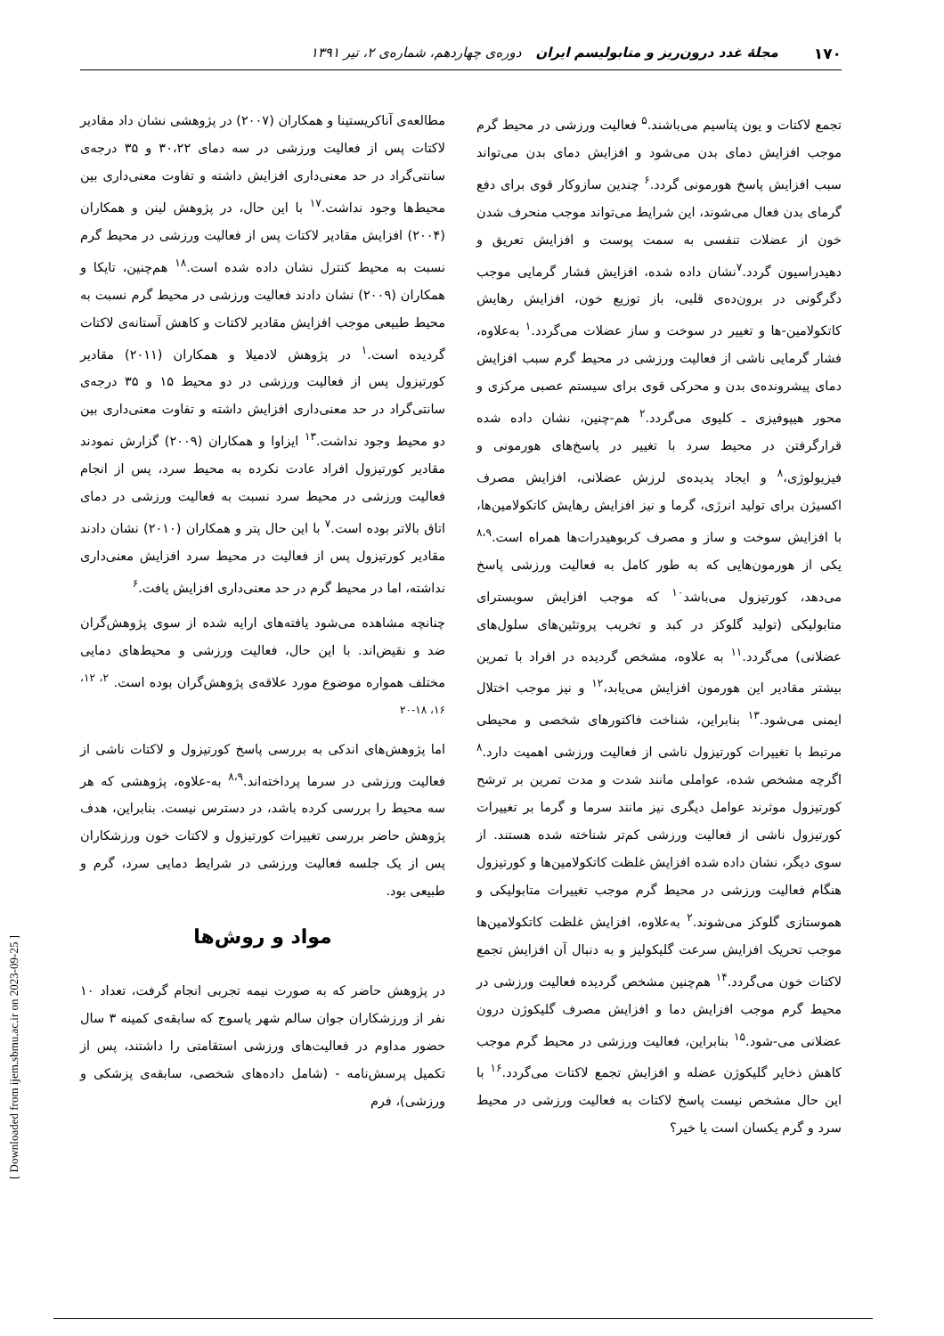۱۷۰ مجلهٔ غدد درون‌ریز و متابولیسم ایران دوره‌ی چهاردهم، شماره‌ی ۲، تیر ۱۳۹۱
تجمع لاکتات و یون پتاسیم می‌باشند.<sup>۵</sup> فعالیت ورزشی در محیط گرم موجب افزایش دمای بدن می‌شود و افزایش دمای بدن می‌تواند سبب افزایش پاسخ هورمونی گردد.<sup>۶</sup> چندین سازوکار قوی برای دفع گرمای بدن فعال می‌شوند، این شرایط می‌تواند موجب منحرف شدن خون از عضلات تنفسی به سمت پوست و افزایش تعریق و دهیدراسیون گردد.<sup>۷</sup>نشان داده شده، افزایش فشار گرمایی موجب دگرگونی در برون‌ده‌ی قلبی، باز توزیع خون، افزایش رهایش کاتکولامین-ها و تغییر در سوخت و ساز عضلات می‌گردد.<sup>۱</sup> به‌علاوه، فشار گرمایی ناشی از فعالیت ورزشی در محیط گرم سبب افزایش دمای پیشرونده‌ی بدن و محرکی قوی برای سیستم عصبی مرکزی و محور هیپوفیزی ـ کلیوی می‌گردد.<sup>۲</sup> هم-چنین، نشان داده شده قرارگرفتن در محیط سرد با تغییر در پاسخ‌های هورمونی و فیزیولوژی،<sup>۸</sup> و ایجاد پدیده‌ی لرزش عضلانی، افزایش مصرف اکسیژن برای تولید انرژی، گرما و نیز افزایش رهایش کاتکولامین‌ها، با افزایش سوخت و ساز و مصرف کربوهیدرات‌ها همراه است.<sup>۸،۹</sup> یکی از هورمون‌هایی که به طور کامل به فعالیت ورزشی پاسخ می‌دهد، کورتیزول می‌باشد<sup>۱۰</sup> که موجب افزایش سوبسترای متابولیکی (تولید گلوکز در کبد و تخریب پروتئین‌های سلول‌های عضلانی) می‌گردد.<sup>۱۱</sup> به علاوه، مشخص گردیده در افراد با تمرین بیشتر مقادیر این هورمون افزایش می‌یابد،<sup>۱۲</sup> و نیز موجب اختلال ایمنی می‌شود.<sup>۱۳</sup> بنابراین، شناخت فاکتورهای شخصی و محیطی مرتبط با تغییرات کورتیزول ناشی از فعالیت ورزشی اهمیت دارد.<sup>۸</sup> اگرچه مشخص شده، عواملی مانند شدت و مدت تمرین بر ترشح کورتیزول موثرند عوامل دیگری نیز مانند سرما و گرما بر تغییرات کورتیزول ناشی از فعالیت ورزشی کم‌تر شناخته شده هستند. از سوی دیگر، نشان داده شده افزایش غلظت کاتکولامین‌ها و کورتیزول هنگام فعالیت ورزشی در محیط گرم موجب تغییرات متابولیکی و هموستازی گلوکز می‌شوند.<sup>۲</sup> به‌علاوه، افزایش غلظت کاتکولامین‌ها موجب تحریک افزایش سرعت گلیکولیز و به دنبال آن افزایش تجمع لاکتات خون می‌گردد.<sup>۱۴</sup> هم‌چنین مشخص گردیده فعالیت ورزشی در محیط گرم موجب افزایش دما و افزایش مصرف گلیکوژن درون عضلانی می-شود.<sup>۱۵</sup> بنابراین، فعالیت ورزشی در محیط گرم موجب کاهش ذخایر گلیکوژن عضله و افزایش تجمع لاکتات می‌گردد.<sup>۱۶</sup> با این حال مشخص نیست پاسخ لاکتات به فعالیت ورزشی در محیط سرد و گرم یکسان است یا خیر؟
مطالعه‌ی آناکریستینا و همکاران (۲۰۰۷) در پژوهشی نشان داد مقادیر لاکتات پس از فعالیت ورزشی در سه دمای ۳۰،۲۲ و ۳۵ درجه‌ی سانتی‌گراد در حد معنی‌داری افزایش داشته و تفاوت معنی‌داری بین محیط‌ها وجود نداشت.<sup>۱۷</sup> با این حال، در پژوهش لینن و همکاران (۲۰۰۴) افزایش مقادیر لاکتات پس از فعالیت ورزشی در محیط گرم نسبت به محیط کنترل نشان داده شده است.<sup>۱۸</sup> هم‌چنین، تایکا و همکاران (۲۰۰۹) نشان دادند فعالیت ورزشی در محیط گرم نسبت به محیط طبیعی موجب افزایش مقادیر لاکتات و کاهش آستانه‌ی لاکتات گردیده است.<sup>۱</sup> در پژوهش لادمیلا و همکاران (۲۰۱۱) مقادیر کورتیزول پس از فعالیت ورزشی در دو محیط ۱۵ و ۳۵ درجه‌ی سانتی‌گراد در حد معنی‌داری افزایش داشته و تفاوت معنی‌داری بین دو محیط وجود نداشت.<sup>۱۳</sup> ایزاوا و همکاران (۲۰۰۹) گزارش نمودند مقادیر کورتیزول افراد عادت نکرده به محیط سرد، پس از انجام فعالیت ورزشی در محیط سرد نسبت به فعالیت ورزشی در دمای اتاق بالاتر بوده است.<sup>۷</sup> با این حال پتر و همکاران (۲۰۱۰) نشان دادند مقادیر کورتیزول پس از فعالیت در محیط سرد افزایش معنی‌داری نداشته، اما در محیط گرم در حد معنی‌داری افزایش یافت.<sup>۶</sup>
چنانچه مشاهده می‌شود یافته‌های ارایه شده از سوی پژوهش‌گران ضد و نقیض‌اند. با این حال، فعالیت ورزشی و محیط‌های دمایی مختلف همواره موضوع مورد علاقه‌ی پژوهش‌گران بوده است. <sup>۲، ۱۲، ۱۶، ۱۸-۲۰</sup>
اما پژوهش‌های اندکی به بررسی پاسخ کورتیزول و لاکتات ناشی از فعالیت ورزشی در سرما پرداخته‌اند.<sup>۸،۹</sup> به-علاوه، پژوهشی که هر سه محیط را بررسی کرده باشد، در دسترس نیست. بنابراین، هدف پژوهش حاضر بررسی تغییرات کورتیزول و لاکتات خون ورزشکاران پس از یک جلسه فعالیت ورزشی در شرایط دمایی سرد، گرم و طبیعی بود.
مواد و روش‌ها
در پژوهش حاضر که به صورت نیمه تجربی انجام گرفت، تعداد ۱۰ نفر از ورزشکاران جوان سالم شهر یاسوج که سابقه‌ی کمینه ۳ سال حضور مداوم در فعالیت‌های ورزشی استقامتی را داشتند، پس از تکمیل پرسش‌نامه - (شامل داده‌های شخصی، سابقه‌ی پزشکی و ورزشی)، فرم
[ Downloaded from ijem.sbmu.ac.ir on 2023-09-25 ]